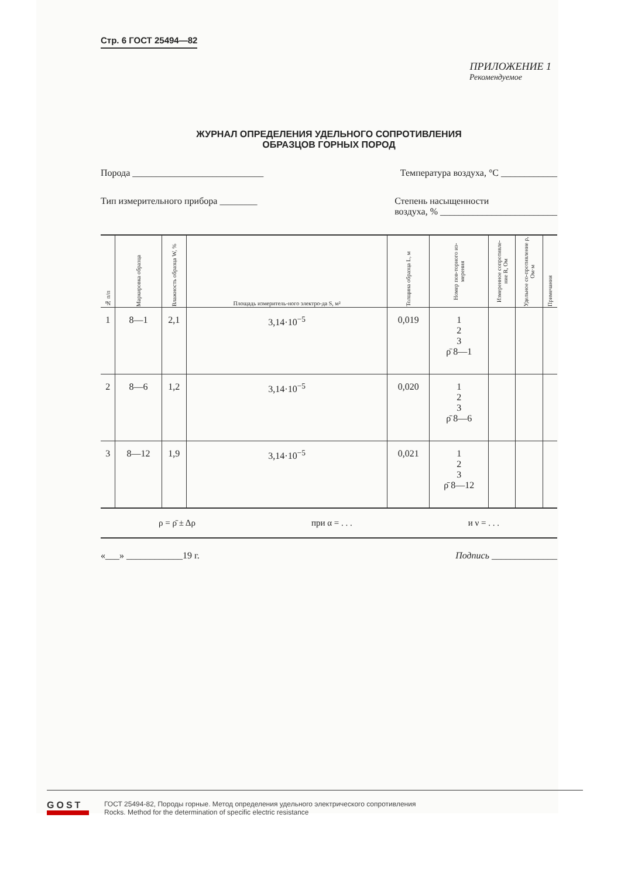Стр. 6 ГОСТ 25494—82
ПРИЛОЖЕНИЕ 1
Рекомендуемое
ЖУРНАЛ ОПРЕДЕЛЕНИЯ УДЕЛЬНОГО СОПРОТИВЛЕНИЯ
ОБРАЗЦОВ ГОРНЫХ ПОРОД
Порода ____________________________ Температура воздуха, °С ____________
Тип измерительного прибора ________ Степень насыщенности
воздуха, % _________________________
| № п/п | Маркировка образца | Влажность образца W, % | Площадь измеритель-ного электро-да S, м² | Толщина образца L, м | Номер пов-торного из-мерения | Измеренное сопротивле-ние R, Ом | Удельное со-противление ρ, Ом·м | Примечания |
| --- | --- | --- | --- | --- | --- | --- | --- | --- |
| 1 | 8—1 | 2,1 | 3,14·10<sup>−5</sup> | 0,019 | 1 2 3 ρ̄ 8—1 | | | |
| 2 | 8—6 | 1,2 | 3,14·10<sup>−5</sup> | 0,020 | 1 2 3 ρ̄ 8—6 | | | |
| 3 | 8—12 | 1,9 | 3,14·10<sup>−5</sup> | 0,021 | 1 2 3 ρ̄ 8—12 | | | |
ρ = ρ̄ ± Δρ при α = . . . и ν = . . .
«___» ____________19 г. Подпись ______________
GOST
EXPERT
ГОСТ 25494-82, Породы горные. Метод определения удельного электрического сопротивления
Rocks. Method for the determination of specific electric resistance